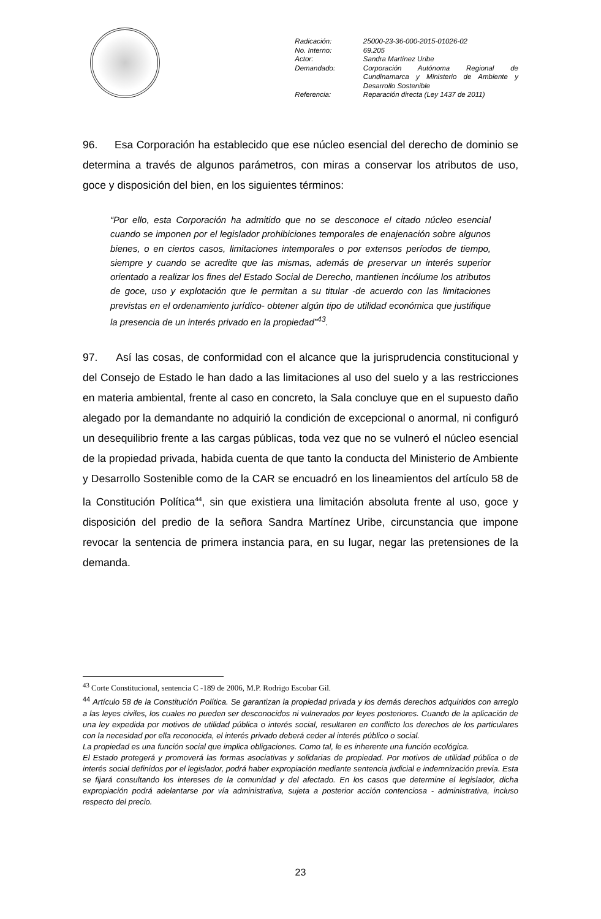| Radicación: | 25000-23-36-000-2015-01026-02 |
| No. Interno: | 69.205 |
| Actor: | Sandra Martínez Uribe |
| Demandado: | Corporación Autónoma Regional de Cundinamarca y Ministerio de Ambiente y Desarrollo Sostenible |
| Referencia: | Reparación directa (Ley 1437 de 2011) |
96. Esa Corporación ha establecido que ese núcleo esencial del derecho de dominio se determina a través de algunos parámetros, con miras a conservar los atributos de uso, goce y disposición del bien, en los siguientes términos:
“Por ello, esta Corporación ha admitido que no se desconoce el citado núcleo esencial cuando se imponen por el legislador prohibiciones temporales de enajenación sobre algunos bienes, o en ciertos casos, limitaciones intemporales o por extensos períodos de tiempo, siempre y cuando se acredite que las mismas, además de preservar un interés superior orientado a realizar los fines del Estado Social de Derecho, mantienen incólume los atributos de goce, uso y explotación que le permitan a su titular -de acuerdo con las limitaciones previstas en el ordenamiento jurídico- obtener algún tipo de utilidad económica que justifique la presencia de un interés privado en la propiedad”<sup>43</sup>.
97. Así las cosas, de conformidad con el alcance que la jurisprudencia constitucional y del Consejo de Estado le han dado a las limitaciones al uso del suelo y a las restricciones en materia ambiental, frente al caso en concreto, la Sala concluye que en el supuesto daño alegado por la demandante no adquirió la condición de excepcional o anormal, ni configuró un desequilibrio frente a las cargas públicas, toda vez que no se vulneró el núcleo esencial de la propiedad privada, habida cuenta de que tanto la conducta del Ministerio de Ambiente y Desarrollo Sostenible como de la CAR se encuadró en los lineamientos del artículo 58 de la Constitución Política<sup>44</sup>, sin que existiera una limitación absoluta frente al uso, goce y disposición del predio de la señora Sandra Martínez Uribe, circunstancia que impone revocar la sentencia de primera instancia para, en su lugar, negar las pretensiones de la demanda.
<sup>43</sup> Corte Constitucional, sentencia C -189 de 2006, M.P. Rodrigo Escobar Gil.
<sup>44</sup> Artículo 58 de la Constitución Política. Se garantizan la propiedad privada y los demás derechos adquiridos con arreglo a las leyes civiles, los cuales no pueden ser desconocidos ni vulnerados por leyes posteriores. Cuando de la aplicación de una ley expedida por motivos de utilidad pública o interés social, resultaren en conflicto los derechos de los particulares con la necesidad por ella reconocida, el interés privado deberá ceder al interés público o social.
La propiedad es una función social que implica obligaciones. Como tal, le es inherente una función ecológica.
El Estado protegerá y promoverá las formas asociativas y solidarias de propiedad. Por motivos de utilidad pública o de interés social definidos por el legislador, podrá haber expropiación mediante sentencia judicial e indemnización previa. Esta se fijará consultando los intereses de la comunidad y del afectado. En los casos que determine el legislador, dicha expropiación podrá adelantarse por vía administrativa, sujeta a posterior acción contenciosa - administrativa, incluso respecto del precio.
23